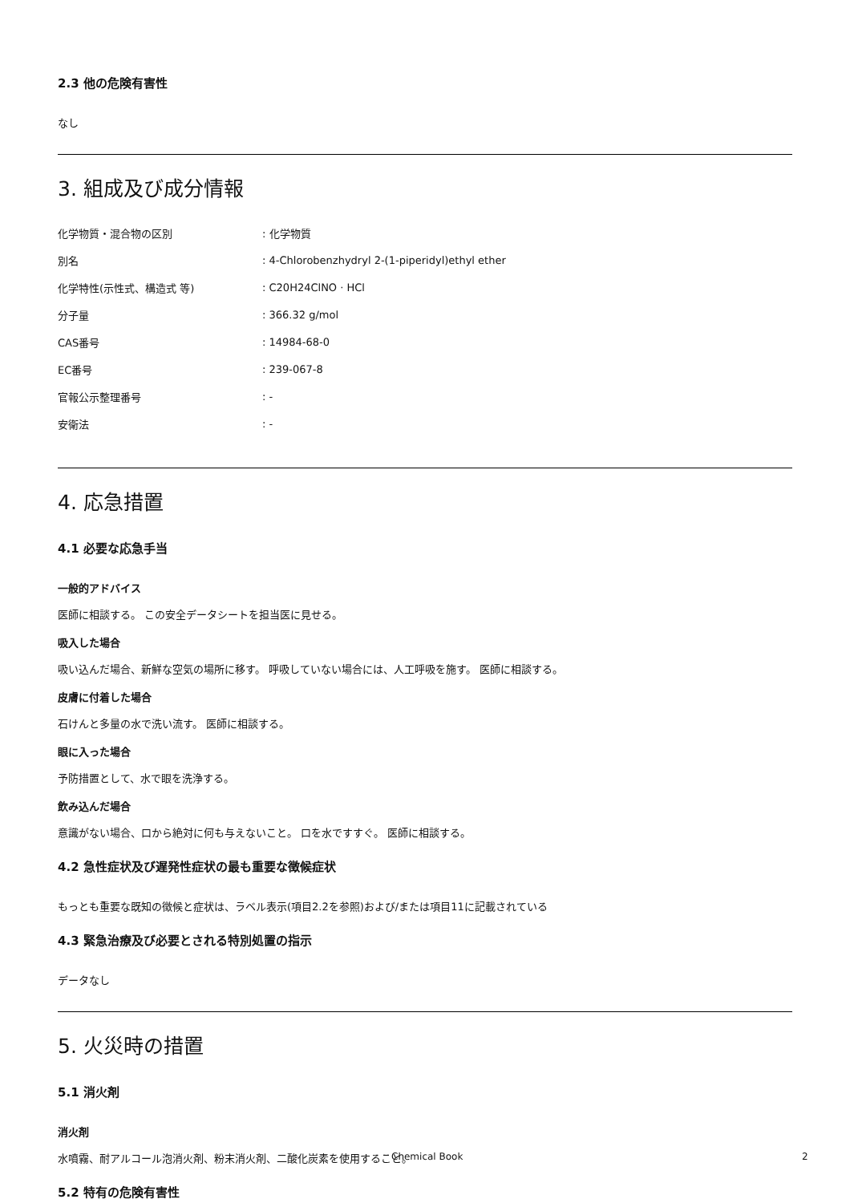2.3 他の危険有害性
なし
3. 組成及び成分情報
| 化学物質・混合物の区別 | : 化学物質 |
| 別名 | : 4-Chlorobenzhydryl 2-(1-piperidyl)ethyl ether |
| 化学特性(示性式、構造式 等) | : C20H24ClNO · HCl |
| 分子量 | : 366.32 g/mol |
| CAS番号 | : 14984-68-0 |
| EC番号 | : 239-067-8 |
| 官報公示整理番号 | : - |
| 安衛法 | : - |
4. 応急措置
4.1 必要な応急手当
一般的アドバイス
医師に相談する。 この安全データシートを担当医に見せる。
吸入した場合
吸い込んだ場合、新鮮な空気の場所に移す。 呼吸していない場合には、人工呼吸を施す。 医師に相談する。
皮膚に付着した場合
石けんと多量の水で洗い流す。 医師に相談する。
眼に入った場合
予防措置として、水で眼を洗浄する。
飲み込んだ場合
意識がない場合、口から絶対に何も与えないこと。 口を水ですすぐ。 医師に相談する。
4.2 急性症状及び遅発性症状の最も重要な徴候症状
もっとも重要な既知の徴候と症状は、ラベル表示(項目2.2を参照)および/または項目11に記載されている
4.3 緊急治療及び必要とされる特別処置の指示
データなし
5. 火災時の措置
5.1 消火剤
消火剤
水噴霧、耐アルコール泡消火剤、粉末消火剤、二酸化炭素を使用すること。
5.2 特有の危険有害性
Chemical Book 2